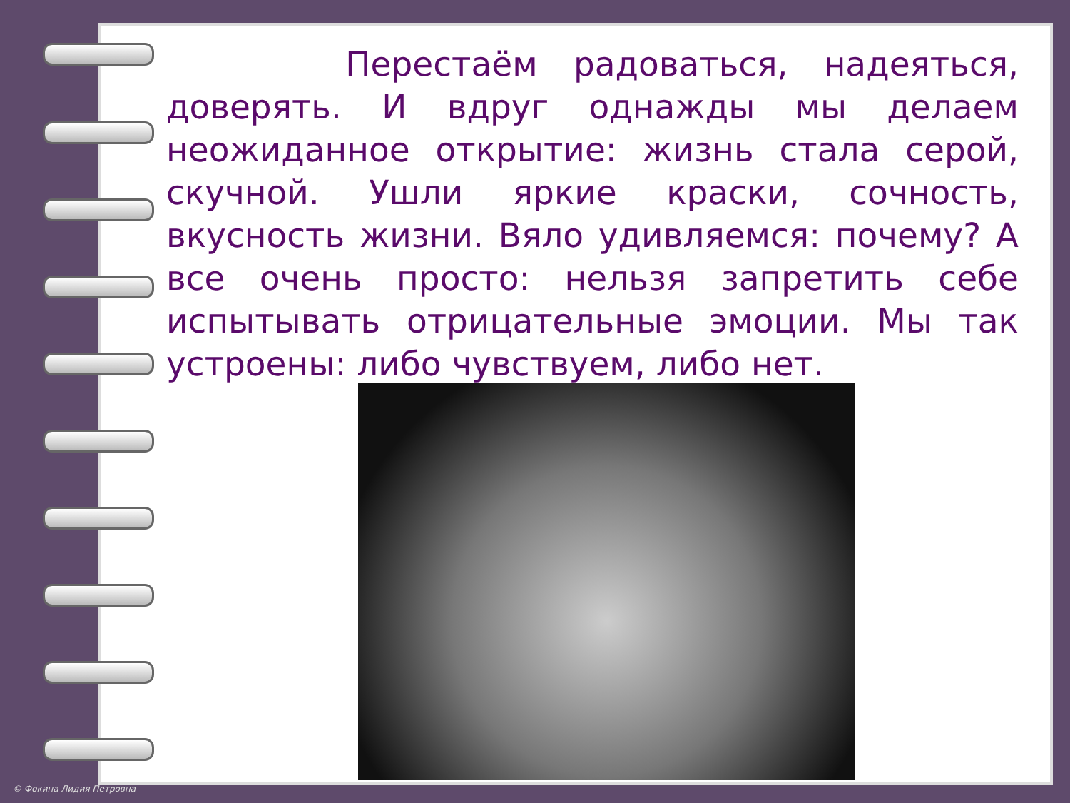Перестаём радоваться, надеяться, доверять. И вдруг однажды мы делаем неожиданное открытие: жизнь стала серой, скучной. Ушли яркие краски, сочность, вкусность жизни. Вяло удивляемся: почему? А все очень просто: нельзя запретить себе испытывать отрицательные эмоции. Мы так устроены: либо чувствуем, либо нет.
© Фокина Лидия Петровна